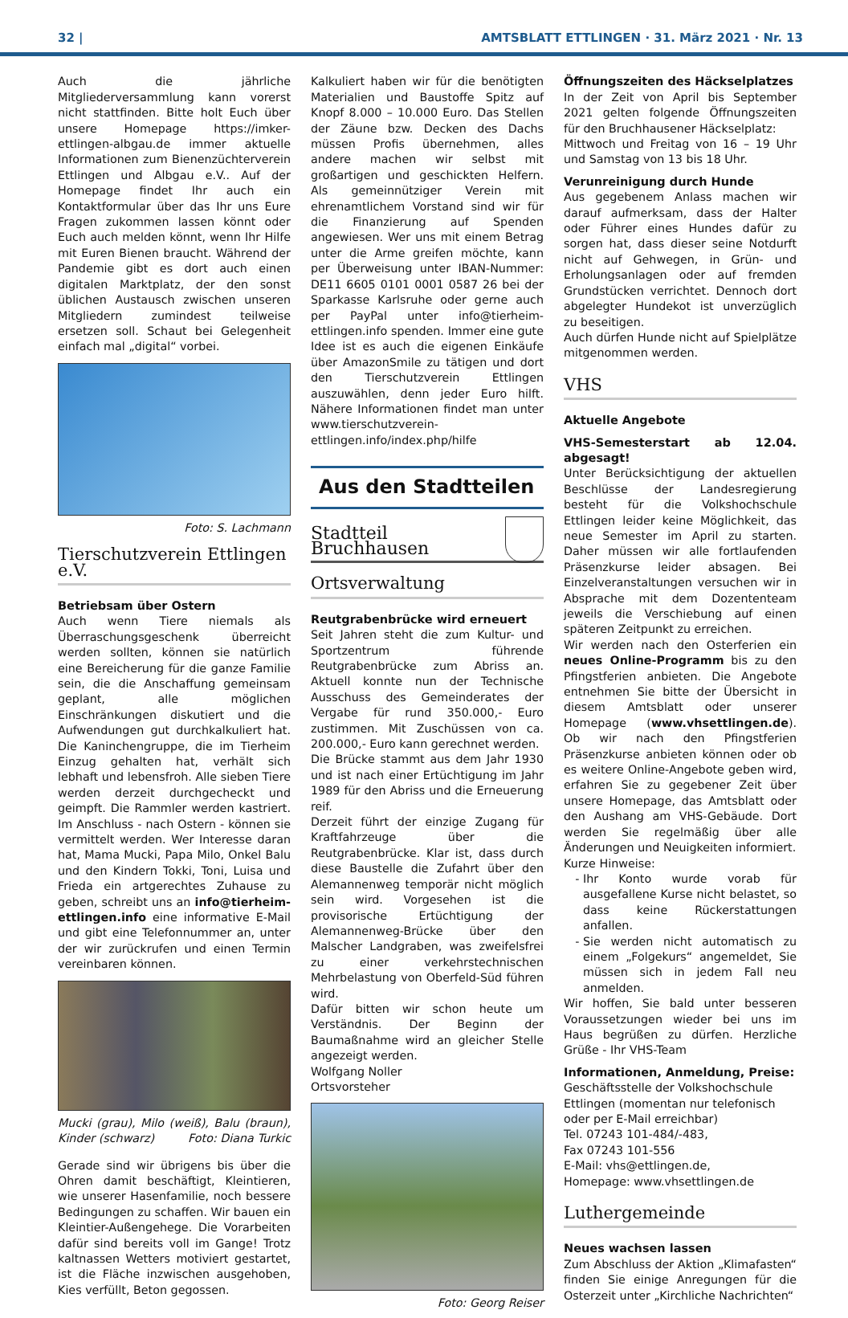32 | AMTSBLATT ETTLINGEN · 31. März 2021 · Nr. 13
Auch die jährliche Mitgliederversammlung kann vorerst nicht stattfinden. Bitte holt Euch über unsere Homepage https://imker-ettlingen-albgau.de immer aktuelle Informationen zum Bienenzüchterverein Ettlingen und Albgau e.V.. Auf der Homepage findet Ihr auch ein Kontaktformular über das Ihr uns Eure Fragen zukommen lassen könnt oder Euch auch melden könnt, wenn Ihr Hilfe mit Euren Bienen braucht. Während der Pandemie gibt es dort auch einen digitalen Marktplatz, der den sonst üblichen Austausch zwischen unseren Mitgliedern zumindest teilweise ersetzen soll. Schaut bei Gelegenheit einfach mal „digital“ vorbei.
Foto: S. Lachmann
Tierschutzverein Ettlingen e.V.
Betriebsam über Ostern
Auch wenn Tiere niemals als Überraschungsgeschenk überreicht werden sollten, können sie natürlich eine Bereicherung für die ganze Familie sein, die die Anschaffung gemeinsam geplant, alle möglichen Einschränkungen diskutiert und die Aufwendungen gut durchkalkuliert hat. Die Kaninchengruppe, die im Tierheim Einzug gehalten hat, verhält sich lebhaft und lebensfroh. Alle sieben Tiere werden derzeit durchgecheckt und geimpft. Die Rammler werden kastriert. Im Anschluss - nach Ostern - können sie vermittelt werden. Wer Interesse daran hat, Mama Mucki, Papa Milo, Onkel Balu und den Kindern Tokki, Toni, Luisa und Frieda ein artgerechtes Zuhause zu geben, schreibt uns an info@tierheim-ettlingen.info eine informative E-Mail und gibt eine Telefonnummer an, unter der wir zurückrufen und einen Termin vereinbaren können.
Mucki (grau), Milo (weiß), Balu (braun), Kinder (schwarz) Foto: Diana Turkic
Gerade sind wir übrigens bis über die Ohren damit beschäftigt, Kleintieren, wie unserer Hasenfamilie, noch bessere Bedingungen zu schaffen. Wir bauen ein Kleintier-Außengehege. Die Vorarbeiten dafür sind bereits voll im Gange! Trotz kaltnassen Wetters motiviert gestartet, ist die Fläche inzwischen ausgehoben, Kies verfüllt, Beton gegossen.
Kalkuliert haben wir für die benötigten Materialien und Baustoffe Spitz auf Knopf 8.000 – 10.000 Euro. Das Stellen der Zäune bzw. Decken des Dachs müssen Profis übernehmen, alles andere machen wir selbst mit großartigen und geschickten Helfern. Als gemeinnütziger Verein mit ehrenamtlichem Vorstand sind wir für die Finanzierung auf Spenden angewiesen. Wer uns mit einem Betrag unter die Arme greifen möchte, kann per Überweisung unter IBAN-Nummer: DE11 6605 0101 0001 0587 26 bei der Sparkasse Karlsruhe oder gerne auch per PayPal unter info@tierheim-ettlingen.info spenden. Immer eine gute Idee ist es auch die eigenen Einkäufe über AmazonSmile zu tätigen und dort den Tierschutzverein Ettlingen auszuwählen, denn jeder Euro hilft. Nähere Informationen findet man unter www.tierschutzverein-ettlingen.info/index.php/hilfe
Aus den Stadtteilen
Stadtteil
Bruchhausen
Ortsverwaltung
Reutgrabenbrücke wird erneuert
Seit Jahren steht die zum Kultur- und Sportzentrum führende Reutgrabenbrücke zum Abriss an. Aktuell konnte nun der Technische Ausschuss des Gemeinderates der Vergabe für rund 350.000,- Euro zustimmen. Mit Zuschüssen von ca. 200.000,- Euro kann gerechnet werden.
Die Brücke stammt aus dem Jahr 1930 und ist nach einer Ertüchtigung im Jahr 1989 für den Abriss und die Erneuerung reif.
Derzeit führt der einzige Zugang für Kraftfahrzeuge über die Reutgrabenbrücke. Klar ist, dass durch diese Baustelle die Zufahrt über den Alemannenweg temporär nicht möglich sein wird. Vorgesehen ist die provisorische Ertüchtigung der Alemannenweg-Brücke über den Malscher Landgraben, was zweifelsfrei zu einer verkehrstechnischen Mehrbelastung von Oberfeld-Süd führen wird.
Dafür bitten wir schon heute um Verständnis. Der Beginn der Baumaßnahme wird an gleicher Stelle angezeigt werden.
Wolfgang Noller
Ortsvorsteher
Foto: Georg Reiser
Öffnungszeiten des Häckselplatzes
In der Zeit von April bis September 2021 gelten folgende Öffnungszeiten für den Bruchhausener Häckselplatz:
Mittwoch und Freitag von 16 – 19 Uhr und Samstag von 13 bis 18 Uhr.
Verunreinigung durch Hunde
Aus gegebenem Anlass machen wir darauf aufmerksam, dass der Halter oder Führer eines Hundes dafür zu sorgen hat, dass dieser seine Notdurft nicht auf Gehwegen, in Grün- und Erholungsanlagen oder auf fremden Grundstücken verrichtet. Dennoch dort abgelegter Hundekot ist unverzüglich zu beseitigen.
Auch dürfen Hunde nicht auf Spielplätze mitgenommen werden.
VHS
Aktuelle Angebote
VHS-Semesterstart ab 12.04. abgesagt!
Unter Berücksichtigung der aktuellen Beschlüsse der Landesregierung besteht für die Volkshochschule Ettlingen leider keine Möglichkeit, das neue Semester im April zu starten. Daher müssen wir alle fortlaufenden Präsenzkurse leider absagen. Bei Einzelveranstaltungen versuchen wir in Absprache mit dem Dozententeam jeweils die Verschiebung auf einen späteren Zeitpunkt zu erreichen.
Wir werden nach den Osterferien ein neues Online-Programm bis zu den Pfingstferien anbieten. Die Angebote entnehmen Sie bitte der Übersicht in diesem Amtsblatt oder unserer Homepage (www.vhsettlingen.de). Ob wir nach den Pfingstferien Präsenzkurse anbieten können oder ob es weitere Online-Angebote geben wird, erfahren Sie zu gegebener Zeit über unsere Homepage, das Amtsblatt oder den Aushang am VHS-Gebäude. Dort werden Sie regelmäßig über alle Änderungen und Neuigkeiten informiert.
Kurze Hinweise:
Ihr Konto wurde vorab für ausgefallene Kurse nicht belastet, so dass keine Rückerstattungen anfallen.
Sie werden nicht automatisch zu einem „Folgekurs“ angemeldet, Sie müssen sich in jedem Fall neu anmelden.
Wir hoffen, Sie bald unter besseren Voraussetzungen wieder bei uns im Haus begrüßen zu dürfen. Herzliche Grüße - Ihr VHS-Team
Informationen, Anmeldung, Preise:
Geschäftsstelle der Volkshochschule Ettlingen (momentan nur telefonisch oder per E-Mail erreichbar)
Tel. 07243 101-484/-483,
Fax 07243 101-556
E-Mail: vhs@ettlingen.de,
Homepage: www.vhsettlingen.de
Luthergemeinde
Neues wachsen lassen
Zum Abschluss der Aktion „Klimafasten“ finden Sie einige Anregungen für die Osterzeit unter „Kirchliche Nachrichten“